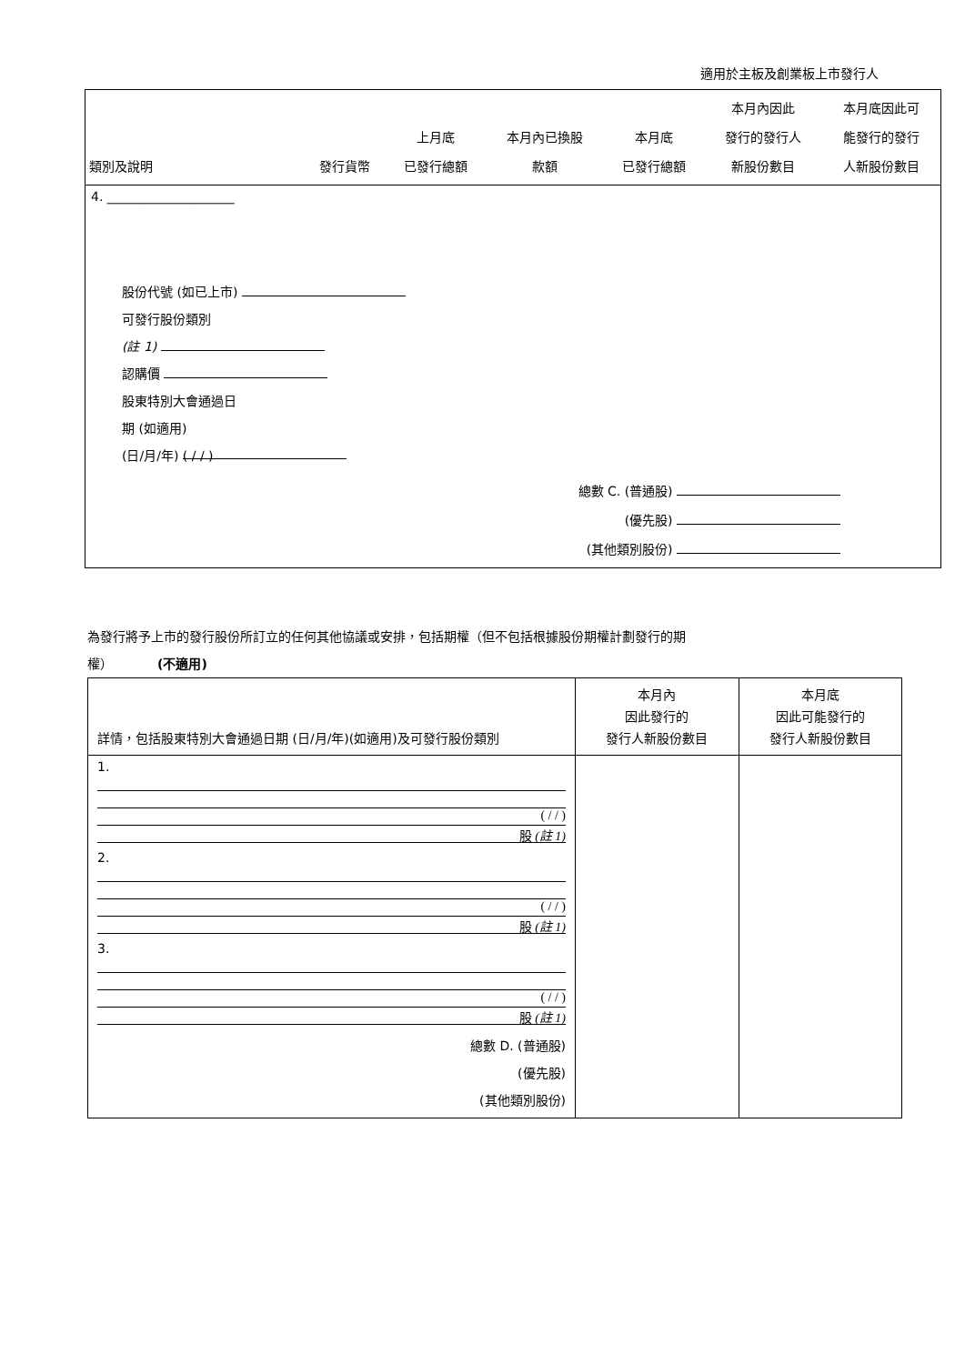適用於主板及創業板上市發行人
| 類別及說明 | 發行貨幣 | 上月底 已發行總額 | 本月內已換股 款額 | 本月底 已發行總額 | 本月內因此 發行的發行人 新股份數目 | 本月底因此可 能發行的發行 人新股份數目 |
| --- | --- | --- | --- | --- | --- | --- |
| 4. ____________________ | | | | | | |
| 股份代號 (如已上市) 可發行股份類別 (註 1) 認購價 股東特別大會通過日 期 (如適用) (日/月/年) ( / / ) | | | | | | |
| 總數 C. (普通股) (優先股) (其他類別股份) | | | | | | |
為發行將予上市的發行股份所訂立的任何其他協議或安排，包括期權（但不包括根據股份期權計劃發行的期
權）　　　　(不適用)
| 詳情，包括股東特別大會通過日期 (日/月/年)(如適用)及可發行股份類別 | 本月內 因此發行的 發行人新股份數目 | 本月底 因此可能發行的 發行人新股份數目 |
| --- | --- | --- |
| 1. ( / / ) 股 (註 1) | | |
| 2. ( / / ) 股 (註 1) | | |
| 3. ( / / ) 股 (註 1) | | |
| 總數 D. (普通股) (優先股) (其他類別股份) | | |